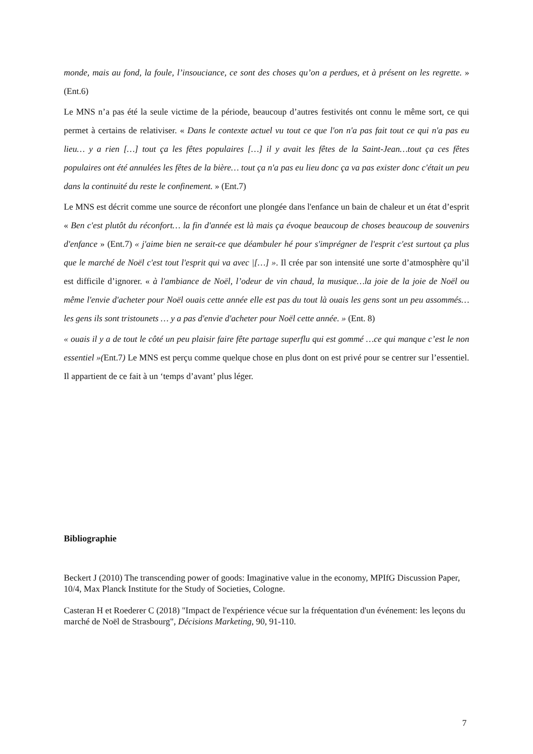monde, mais au fond, la foule, l’insouciance, ce sont des choses qu’on a perdues, et à présent on les regrette. » (Ent.6)
Le MNS n’a pas été la seule victime de la période, beaucoup d’autres festivités ont connu le même sort, ce qui permet à certains de relativiser. « Dans le contexte actuel vu tout ce que l'on n'a pas fait tout ce qui n'a pas eu lieu… y a rien […] tout ça les fêtes populaires […] il y avait les fêtes de la Saint-Jean…tout ça ces fêtes populaires ont été annulées les fêtes de la bière… tout ça n'a pas eu lieu donc ça va pas exister donc c'était un peu dans la continuité du reste le confinement. » (Ent.7)
Le MNS est décrit comme une source de réconfort une plongée dans l'enfance un bain de chaleur et un état d’esprit « Ben c'est plutôt du réconfort… la fin d'année est là mais ça évoque beaucoup de choses beaucoup de souvenirs d'enfance » (Ent.7) « j'aime bien ne serait-ce que déambuler hé pour s'imprégner de l'esprit c'est surtout ça plus que le marché de Noël c'est tout l'esprit qui va avec |[…] ». Il crée par son intensité une sorte d’atmosphère qu’il est difficile d’ignorer. « à l'ambiance de Noël, l’odeur de vin chaud, la musique…la joie de la joie de Noël ou même l'envie d'acheter pour Noël ouais cette année elle est pas du tout là ouais les gens sont un peu assommés… les gens ils sont tristounets … y a pas d'envie d'acheter pour Noël cette année. » (Ent. 8)
« ouais il y a de tout le côté un peu plaisir faire fête partage superflu qui est gommé …ce qui manque c’est le non essentiel »(Ent.7) Le MNS est perçu comme quelque chose en plus dont on est privé pour se centrer sur l’essentiel. Il appartient de ce fait à un ‘temps d’avant’ plus léger.
Bibliographie
Beckert J (2010) The transcending power of goods: Imaginative value in the economy, MPIfG Discussion Paper, 10/4, Max Planck Institute for the Study of Societies, Cologne.
Casteran H et Roederer C (2018) "Impact de l'expérience vécue sur la fréquentation d'un événement: les leçons du marché de Noël de Strasbourg", Décisions Marketing, 90, 91-110.
7